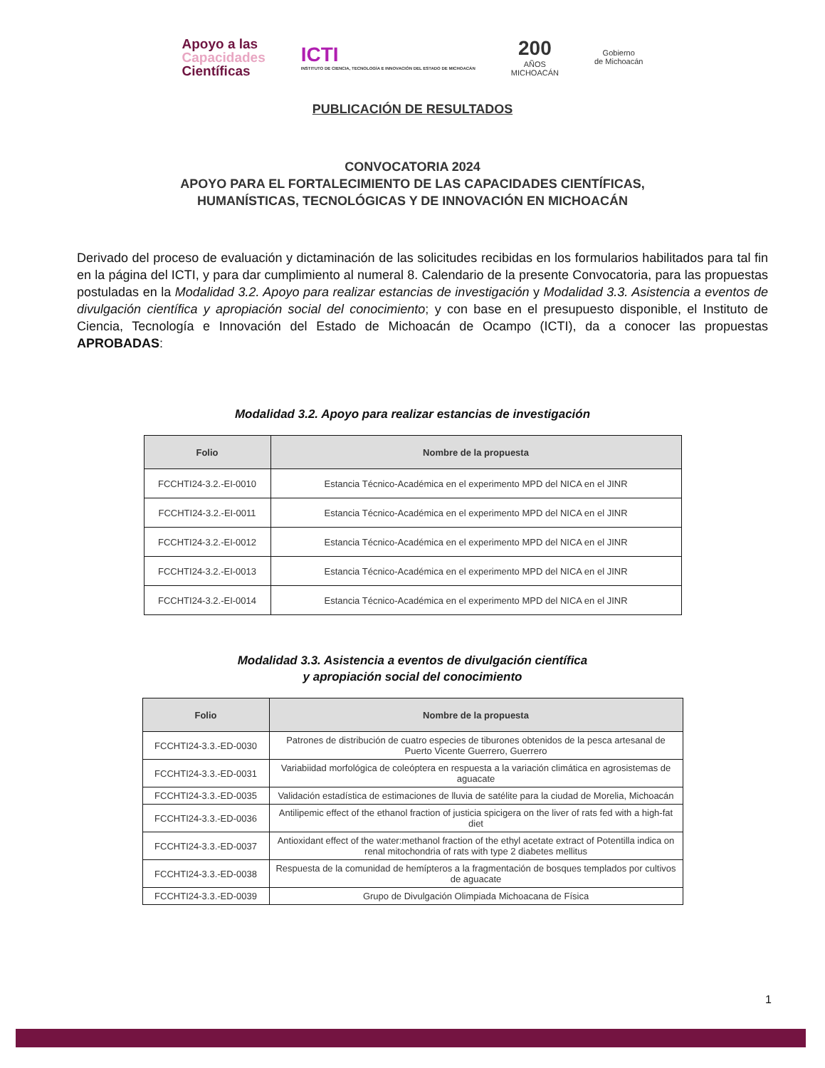Apoyo a las
Capacidades
Científicas
ICTI
INSTITUTO DE CIENCIA, TECNOLOGÍA E INNOVACIÓN DEL ESTADO DE MICHOACÁN
200
AÑOS
MICHOACÁN
Gobierno
de Michoacán
PUBLICACIÓN DE RESULTADOS
CONVOCATORIA 2024
APOYO PARA EL FORTALECIMIENTO DE LAS CAPACIDADES CIENTÍFICAS,
HUMANÍSTICAS, TECNOLÓGICAS Y DE INNOVACIÓN EN MICHOACÁN
Derivado del proceso de evaluación y dictaminación de las solicitudes recibidas en los formularios habilitados para tal fin en la página del ICTI, y para dar cumplimiento al numeral 8. Calendario de la presente Convocatoria, para las propuestas postuladas en la Modalidad 3.2. Apoyo para realizar estancias de investigación y Modalidad 3.3. Asistencia a eventos de divulgación científica y apropiación social del conocimiento; y con base en el presupuesto disponible, el Instituto de Ciencia, Tecnología e Innovación del Estado de Michoacán de Ocampo (ICTI), da a conocer las propuestas APROBADAS:
Modalidad 3.2. Apoyo para realizar estancias de investigación
| Folio | Nombre de la propuesta |
| --- | --- |
| FCCHTI24-3.2.-EI-0010 | Estancia Técnico-Académica en el experimento MPD del NICA en el JINR |
| FCCHTI24-3.2.-EI-0011 | Estancia Técnico-Académica en el experimento MPD del NICA en el JINR |
| FCCHTI24-3.2.-EI-0012 | Estancia Técnico-Académica en el experimento MPD del NICA en el JINR |
| FCCHTI24-3.2.-EI-0013 | Estancia Técnico-Académica en el experimento MPD del NICA en el JINR |
| FCCHTI24-3.2.-EI-0014 | Estancia Técnico-Académica en el experimento MPD del NICA en el JINR |
Modalidad 3.3. Asistencia a eventos de divulgación científica
y apropiación social del conocimiento
| Folio | Nombre de la propuesta |
| --- | --- |
| FCCHTI24-3.3.-ED-0030 | Patrones de distribución de cuatro especies de tiburones obtenidos de la pesca artesanal de Puerto Vicente Guerrero, Guerrero |
| FCCHTI24-3.3.-ED-0031 | Variabiidad morfológica de coleóptera en respuesta a la variación climática en agrosistemas de aguacate |
| FCCHTI24-3.3.-ED-0035 | Validación estadística de estimaciones de lluvia de satélite para la ciudad de Morelia, Michoacán |
| FCCHTI24-3.3.-ED-0036 | Antilipemic effect of the ethanol fraction of justicia spicigera on the liver of rats fed with a high-fat diet |
| FCCHTI24-3.3.-ED-0037 | Antioxidant effect of the water:methanol fraction of the ethyl acetate extract of Potentilla indica on renal mitochondria of rats with type 2 diabetes mellitus |
| FCCHTI24-3.3.-ED-0038 | Respuesta de la comunidad de hemípteros a la fragmentación de bosques templados por cultivos de aguacate |
| FCCHTI24-3.3.-ED-0039 | Grupo de Divulgación Olimpiada Michoacana de Física |
1